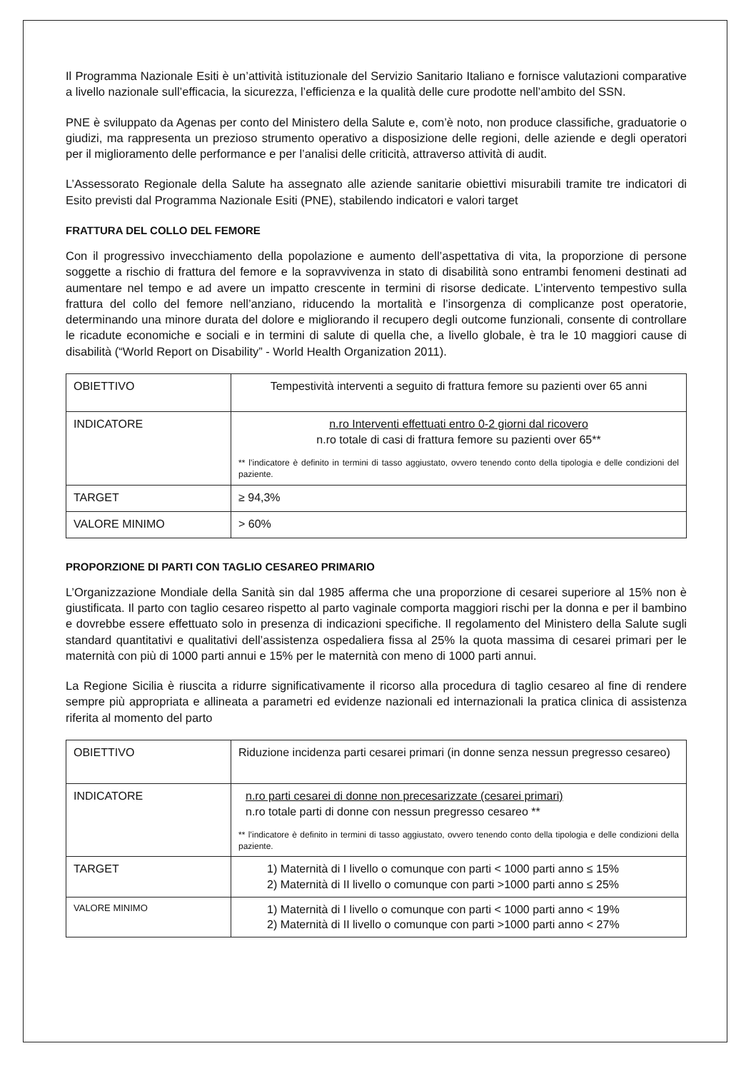Il Programma Nazionale Esiti è un’attività istituzionale del Servizio Sanitario Italiano e fornisce valutazioni comparative a livello nazionale sull’efficacia, la sicurezza, l’efficienza e la qualità delle cure prodotte nell’ambito del SSN.
PNE è sviluppato da Agenas per conto del Ministero della Salute e, com’è noto, non produce classifiche, graduatorie o giudizi, ma rappresenta un prezioso strumento operativo a disposizione delle regioni, delle aziende e degli operatori per il miglioramento delle performance e per l’analisi delle criticità, attraverso attività di audit.
L’Assessorato Regionale della Salute ha assegnato alle aziende sanitarie obiettivi misurabili tramite tre indicatori di Esito previsti dal Programma Nazionale Esiti (PNE), stabilendo indicatori e valori target
FRATTURA DEL COLLO DEL FEMORE
Con il progressivo invecchiamento della popolazione e aumento dell’aspettativa di vita, la proporzione di persone soggette a rischio di frattura del femore e la sopravvivenza in stato di disabilità sono entrambi fenomeni destinati ad aumentare nel tempo e ad avere un impatto crescente in termini di risorse dedicate. L’intervento tempestivo sulla frattura del collo del femore nell’anziano, riducendo la mortalità e l’insorgenza di complicanze post operatorie, determinando una minore durata del dolore e migliorando il recupero degli outcome funzionali, consente di controllare le ricadute economiche e sociali e in termini di salute di quella che, a livello globale, è tra le 10 maggiori cause di disabilità (“World Report on Disability” - World Health Organization 2011).
| OBIETTIVO | Tempestività interventi a seguito di frattura femore su pazienti over 65 anni |
| INDICATORE | n.ro Interventi effettuati entro 0-2 giorni dal ricovero n.ro totale di casi di frattura femore su pazienti over 65** ** l’indicatore è definito in termini di tasso aggiustato, ovvero tenendo conto della tipologia e delle condizioni del paziente. |
| TARGET | ≥ 94,3% |
| VALORE MINIMO | > 60% |
PROPORZIONE DI PARTI CON TAGLIO CESAREO PRIMARIO
L’Organizzazione Mondiale della Sanità sin dal 1985 afferma che una proporzione di cesarei superiore al 15% non è giustificata. Il parto con taglio cesareo rispetto al parto vaginale comporta maggiori rischi per la donna e per il bambino e dovrebbe essere effettuato solo in presenza di indicazioni specifiche. Il regolamento del Ministero della Salute sugli standard quantitativi e qualitativi dell’assistenza ospedaliera fissa al 25% la quota massima di cesarei primari per le maternità con più di 1000 parti annui e 15% per le maternità con meno di 1000 parti annui.
La Regione Sicilia è riuscita a ridurre significativamente il ricorso alla procedura di taglio cesareo al fine di rendere sempre più appropriata e allineata a parametri ed evidenze nazionali ed internazionali la pratica clinica di assistenza riferita al momento del parto
| OBIETTIVO | Riduzione incidenza parti cesarei primari (in donne senza nessun pregresso cesareo) |
| INDICATORE | n.ro parti cesarei di donne non precesarizzate (cesarei primari) n.ro totale parti di donne con nessun pregresso cesareo ** ** l’indicatore è definito in termini di tasso aggiustato, ovvero tenendo conto della tipologia e delle condizioni della paziente. |
| TARGET | 1) Maternità di I livello o comunque con parti < 1000 parti anno ≤ 15% 2) Maternità di II livello o comunque con parti >1000 parti anno ≤ 25% |
| VALORE MINIMO | 1) Maternità di I livello o comunque con parti < 1000 parti anno < 19% 2) Maternità di II livello o comunque con parti >1000 parti anno < 27% |